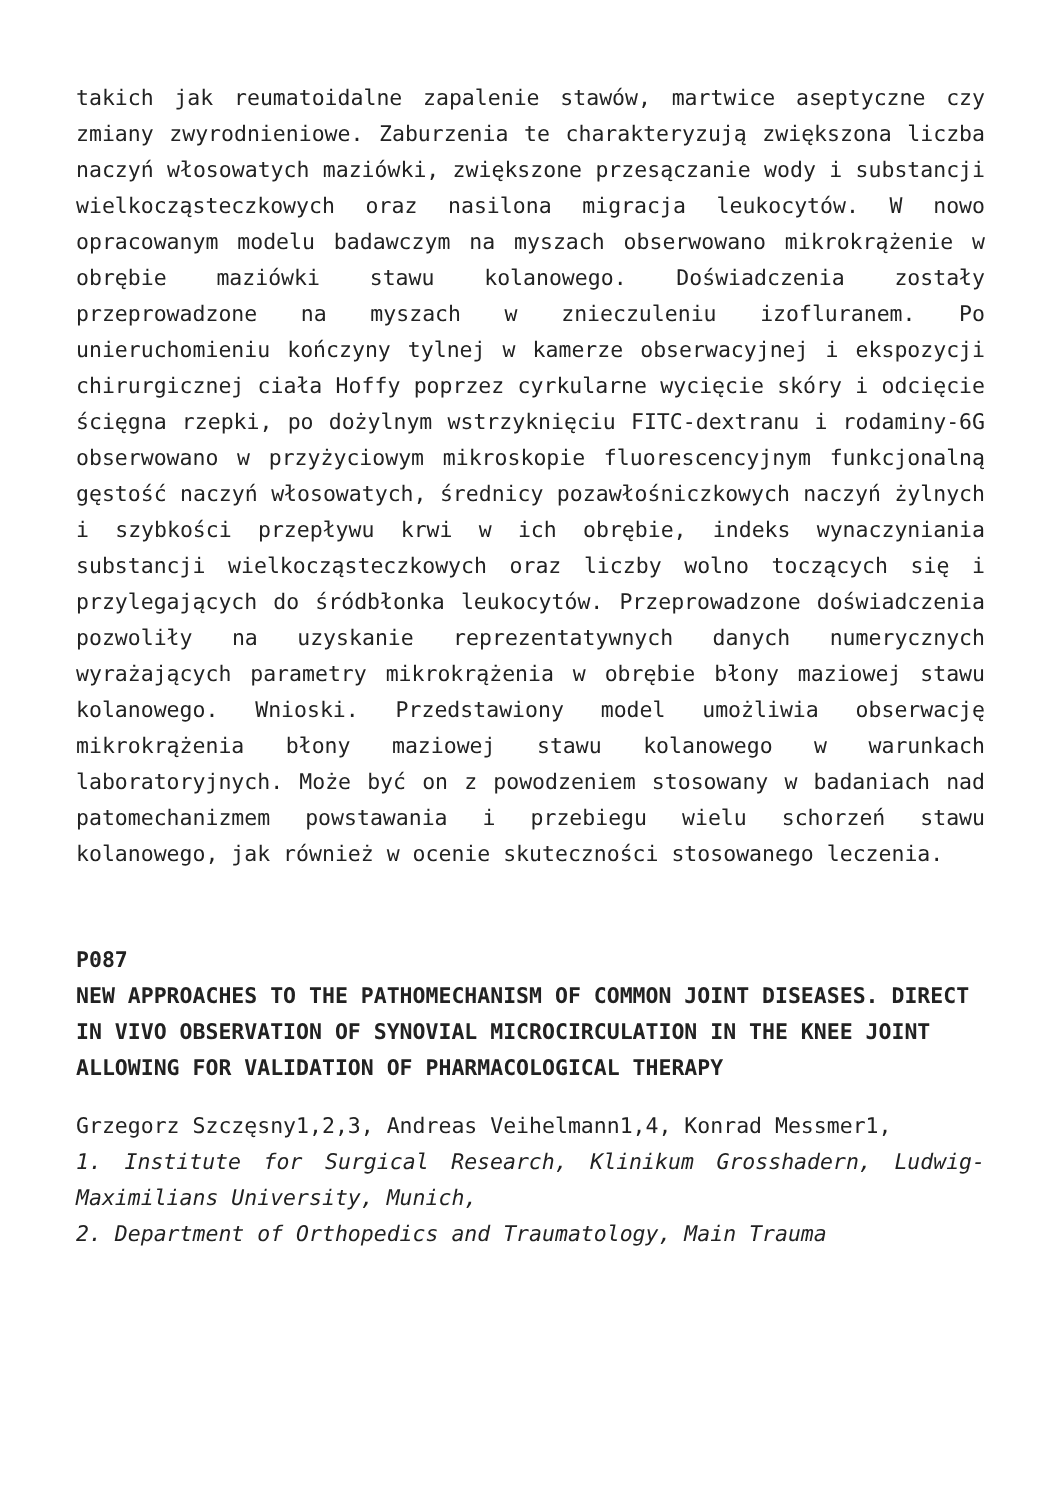takich jak reumatoidalne zapalenie stawów, martwice aseptyczne czy zmiany zwyrodnieniowe. Zaburzenia te charakteryzują zwiększona liczba naczyń włosowatych maziówki, zwiększone przesączanie wody i substancji wielkocząsteczkowych oraz nasilona migracja leukocytów. W nowo opracowanym modelu badawczym na myszach obserwowano mikrokrążenie w obrębie maziówki stawu kolanowego. Doświadczenia zostały przeprowadzone na myszach w znieczuleniu izofluranem. Po unieruchomieniu kończyny tylnej w kamerze obserwacyjnej i ekspozycji chirurgicznej ciała Hoffy poprzez cyrkularne wycięcie skóry i odcięcie ścięgna rzepki, po dożylnym wstrzyknięciu FITC-dextranu i rodaminy-6G obserwowano w przyżyciowym mikroskopie fluorescencyjnym funkcjonalną gęstość naczyń włosowatych, średnicy pozawłośniczkowych naczyń żylnych i szybkości przepływu krwi w ich obrębie, indeks wynaczyniania substancji wielkocząsteczkowych oraz liczby wolno toczących się i przylegających do śródbłonka leukocytów. Przeprowadzone doświadczenia pozwoliły na uzyskanie reprezentatywnych danych numerycznych wyrażających parametry mikrokrążenia w obrębie błony maziowej stawu kolanowego. Wnioski. Przedstawiony model umożliwia obserwację mikrokrążenia błony maziowej stawu kolanowego w warunkach laboratoryjnych. Może być on z powodzeniem stosowany w badaniach nad patomechanizmem powstawania i przebiegu wielu schorzeń stawu kolanowego, jak również w ocenie skuteczności stosowanego leczenia.
P087
NEW APPROACHES TO THE PATHOMECHANISM OF COMMON JOINT DISEASES. DIRECT IN VIVO OBSERVATION OF SYNOVIAL MICROCIRCULATION IN THE KNEE JOINT ALLOWING FOR VALIDATION OF PHARMACOLOGICAL THERAPY
Grzegorz Szczęsny1,2,3, Andreas Veihelmann1,4, Konrad Messmer1,
1. Institute for Surgical Research, Klinikum Grosshadern, Ludwig-Maximilians University, Munich,
2. Department of Orthopedics and Traumatology, Main Trauma